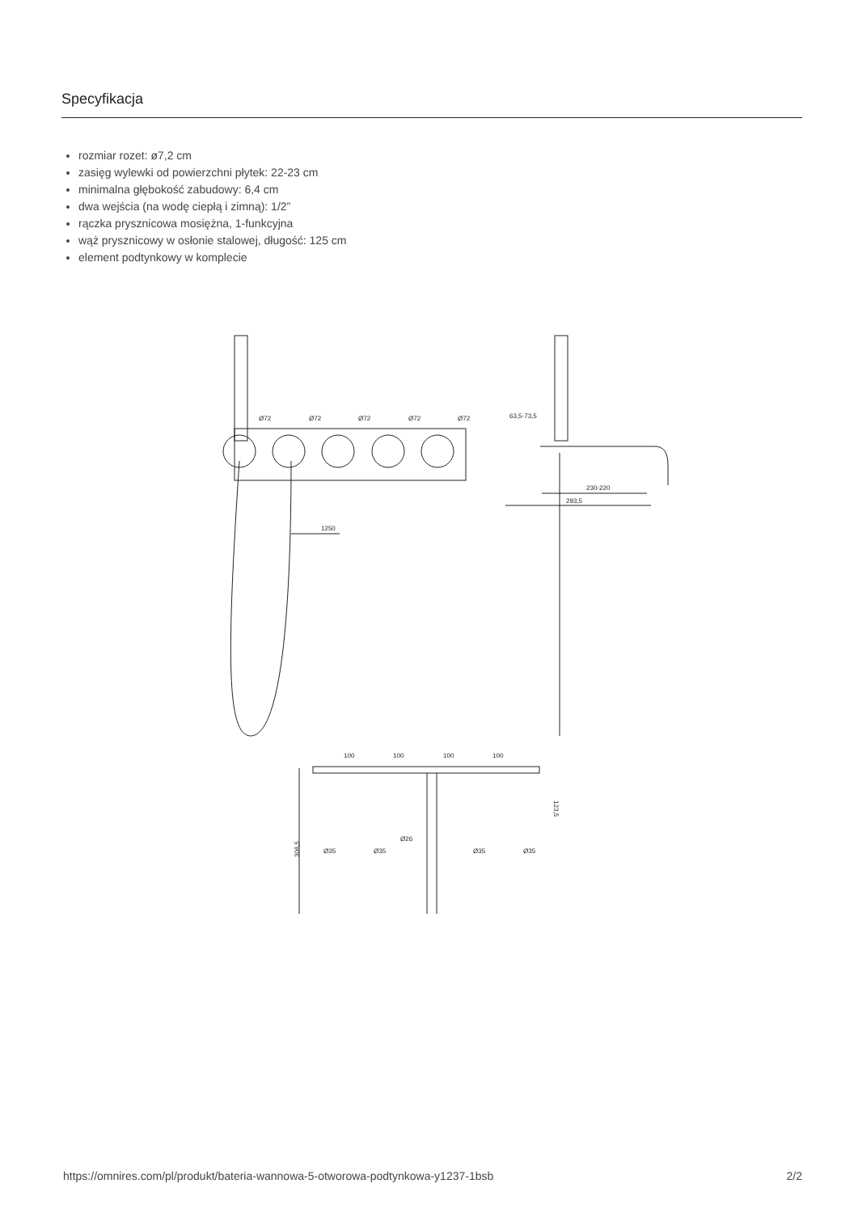Specyfikacja
rozmiar rozet: ø7,2 cm
zasięg wylewki od powierzchni płytek: 22-23 cm
minimalna głębokość zabudowy: 6,4 cm
dwa wejścia (na wodę ciepłą i zimną): 1/2”
rączka prysznicowa mosiężna, 1-funkcyjna
wąż prysznicowy w osłonie stalowej, długość: 125 cm
element podtynkowy w komplecie
1250
Ø72
Ø72
Ø72
Ø72
Ø72
63,5-73,5
230-220
293,5
100
100
100
100
306,5
123,5
Ø26
Ø35
Ø35
Ø35
Ø35
https://omnires.com/pl/produkt/bateria-wannowa-5-otworowa-podtynkowa-y1237-1bsb 2/2